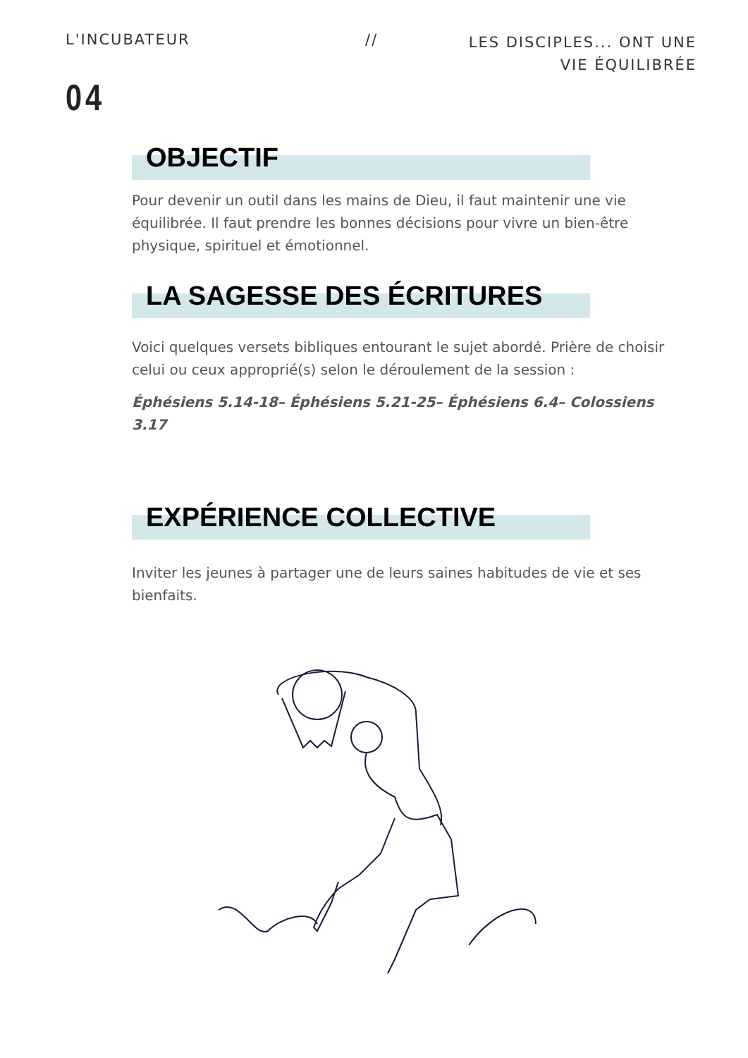L'INCUBATEUR // LES DISCIPLES... ONT UNE
VIE ÉQUILIBRÉE
04
OBJECTIF
Pour devenir un outil dans les mains de Dieu, il faut maintenir une vie équilibrée. Il faut prendre les bonnes décisions pour vivre un bien-être physique, spirituel et émotionnel.
LA SAGESSE DES ÉCRITURES
Voici quelques versets bibliques entourant le sujet abordé. Prière de choisir celui ou ceux approprié(s) selon le déroulement de la session :
Éphésiens 5.14-18– Éphésiens 5.21-25– Éphésiens 6.4– Colossiens 3.17
EXPÉRIENCE COLLECTIVE
Inviter les jeunes à partager une de leurs saines habitudes de vie et ses bienfaits.